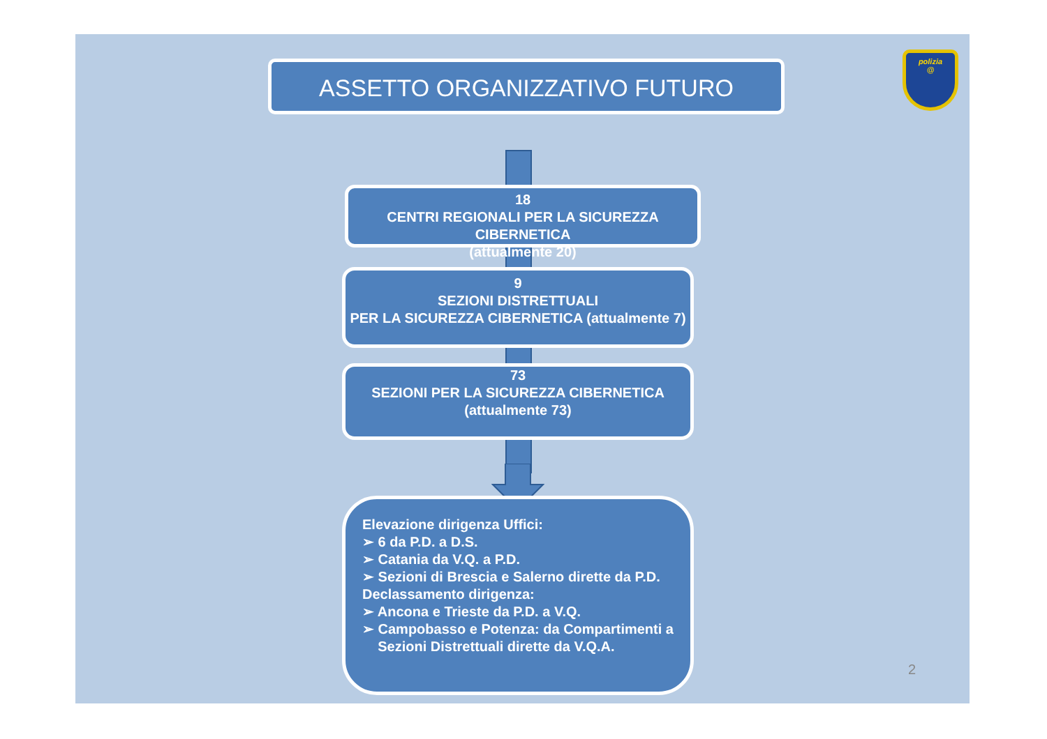ASSETTO ORGANIZZATIVO FUTURO
polizia
@
18
CENTRI REGIONALI PER LA SICUREZZA CIBERNETICA
(attualmente 20)
9
SEZIONI DISTRETTUALI
PER LA SICUREZZA CIBERNETICA (attualmente 7)
73
SEZIONI PER LA SICUREZZA CIBERNETICA
(attualmente 73)
Elevazione dirigenza Uffici:
➢ 6 da P.D. a D.S.
➢ Catania da V.Q. a P.D.
➢ Sezioni di Brescia e Salerno dirette da P.D.
Declassamento dirigenza:
➢ Ancona e Trieste da P.D. a V.Q.
➢ Campobasso e Potenza: da Compartimenti a
Sezioni Distrettuali dirette da V.Q.A.
2